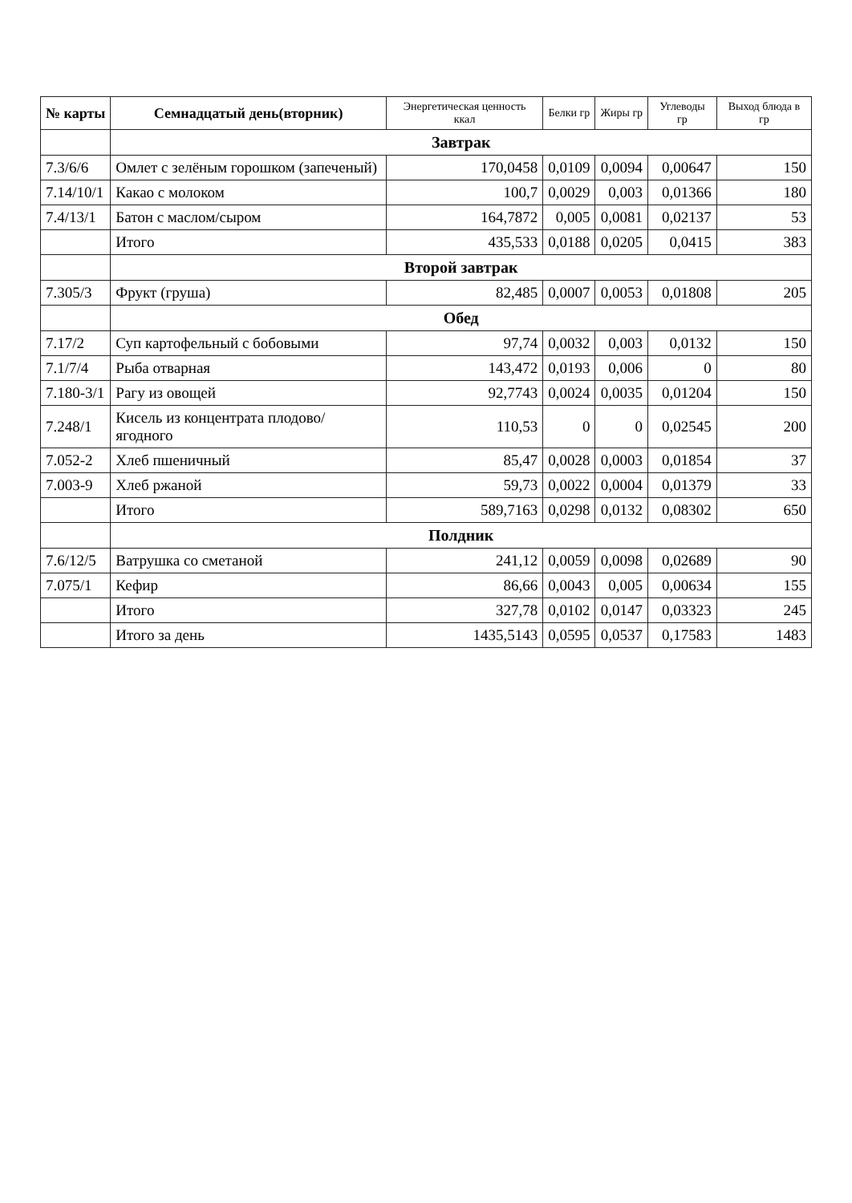| № карты | Семнадцатый день(вторник) | Энергетическая ценность ккал | Белки гр | Жиры гр | Углеводы гр | Выход блюда в гр |
| --- | --- | --- | --- | --- | --- | --- |
| | Завтрак | | | | | |
| 7.3/6/6 | Омлет с зелёным горошком (запеченый) | 170,0458 | 0,0109 | 0,0094 | 0,00647 | 150 |
| 7.14/10/1 | Какао с молоком | 100,7 | 0,0029 | 0,003 | 0,01366 | 180 |
| 7.4/13/1 | Батон с маслом/сыром | 164,7872 | 0,005 | 0,0081 | 0,02137 | 53 |
| | Итого | 435,533 | 0,0188 | 0,0205 | 0,0415 | 383 |
| | Второй завтрак | | | | | |
| 7.305/3 | Фрукт (груша) | 82,485 | 0,0007 | 0,0053 | 0,01808 | 205 |
| | Обед | | | | | |
| 7.17/2 | Суп картофельный с бобовыми | 97,74 | 0,0032 | 0,003 | 0,0132 | 150 |
| 7.1/7/4 | Рыба отварная | 143,472 | 0,0193 | 0,006 | 0 | 80 |
| 7.180-3/1 | Рагу из овощей | 92,7743 | 0,0024 | 0,0035 | 0,01204 | 150 |
| 7.248/1 | Кисель из концентрата плодово/ягодного | 110,53 | 0 | 0 | 0,02545 | 200 |
| 7.052-2 | Хлеб пшеничный | 85,47 | 0,0028 | 0,0003 | 0,01854 | 37 |
| 7.003-9 | Хлеб ржаной | 59,73 | 0,0022 | 0,0004 | 0,01379 | 33 |
| | Итого | 589,7163 | 0,0298 | 0,0132 | 0,08302 | 650 |
| | Полдник | | | | | |
| 7.6/12/5 | Ватрушка со сметаной | 241,12 | 0,0059 | 0,0098 | 0,02689 | 90 |
| 7.075/1 | Кефир | 86,66 | 0,0043 | 0,005 | 0,00634 | 155 |
| | Итого | 327,78 | 0,0102 | 0,0147 | 0,03323 | 245 |
| | Итого за день | 1435,5143 | 0,0595 | 0,0537 | 0,17583 | 1483 |